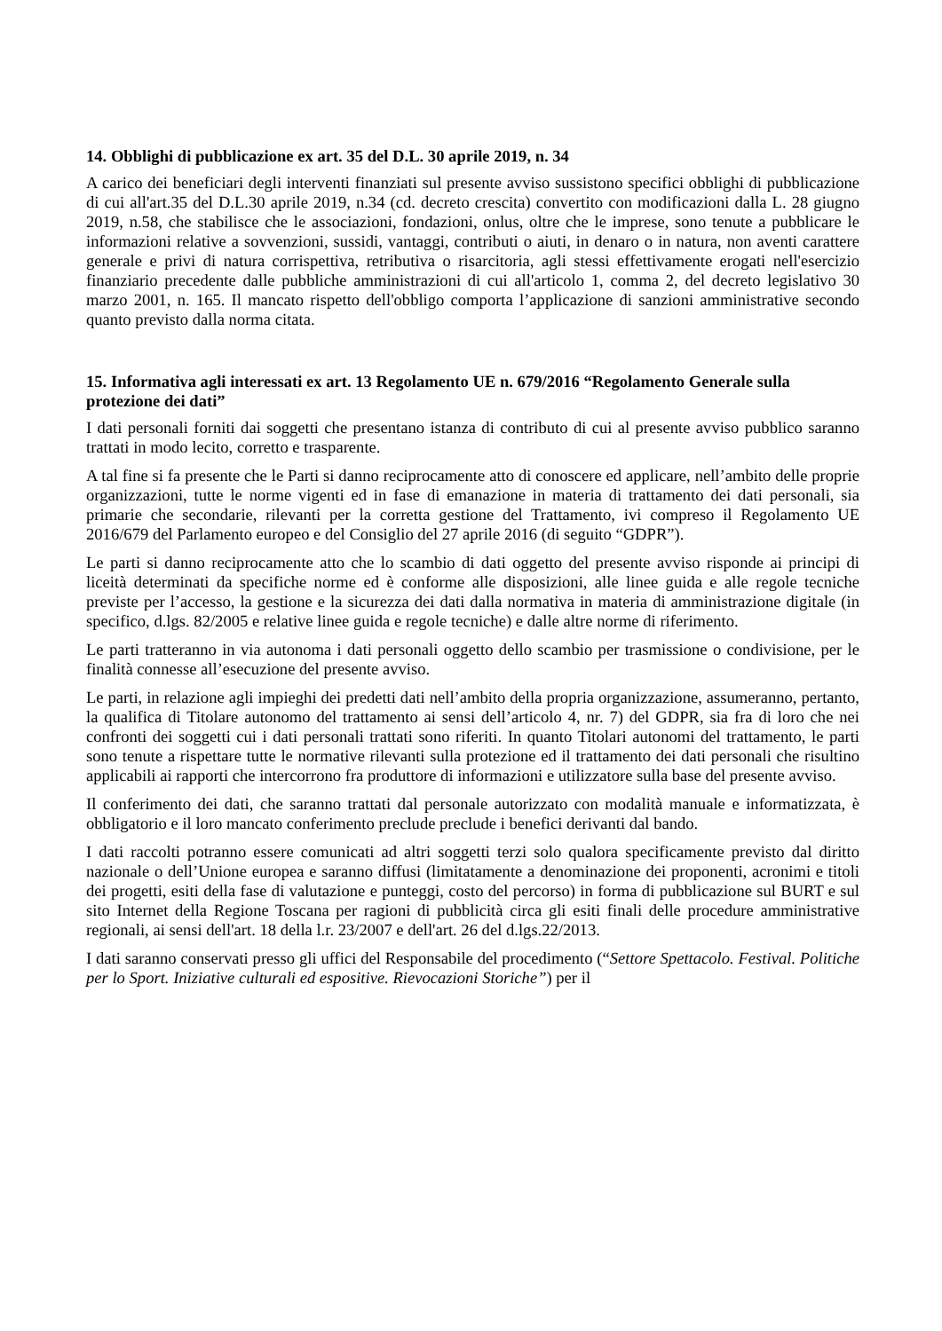14. Obblighi di pubblicazione ex art. 35 del D.L. 30 aprile 2019, n. 34
A carico dei beneficiari degli interventi finanziati sul presente avviso sussistono specifici obblighi di pubblicazione di cui all'art.35 del D.L.30 aprile 2019, n.34 (cd. decreto crescita) convertito con modificazioni dalla L. 28 giugno 2019, n.58, che stabilisce che le associazioni, fondazioni, onlus, oltre che le imprese, sono tenute a pubblicare le informazioni relative a sovvenzioni, sussidi, vantaggi, contributi o aiuti, in denaro o in natura, non aventi carattere generale e privi di natura corrispettiva, retributiva o risarcitoria, agli stessi effettivamente erogati nell'esercizio finanziario precedente dalle pubbliche amministrazioni di cui all'articolo 1, comma 2, del decreto legislativo 30 marzo 2001, n. 165. Il mancato rispetto dell'obbligo comporta l’applicazione di sanzioni amministrative secondo quanto previsto dalla norma citata.
15. Informativa agli interessati ex art. 13 Regolamento UE n. 679/2016 “Regolamento Generale sulla protezione dei dati”
I dati personali forniti dai soggetti che presentano istanza di contributo di cui al presente avviso pubblico saranno trattati in modo lecito, corretto e trasparente.
A tal fine si fa presente che le Parti si danno reciprocamente atto di conoscere ed applicare, nell’ambito delle proprie organizzazioni, tutte le norme vigenti ed in fase di emanazione in materia di trattamento dei dati personali, sia primarie che secondarie, rilevanti per la corretta gestione del Trattamento, ivi compreso il Regolamento UE 2016/679 del Parlamento europeo e del Consiglio del 27 aprile 2016 (di seguito “GDPR”).
Le parti si danno reciprocamente atto che lo scambio di dati oggetto del presente avviso risponde ai principi di liceità determinati da specifiche norme ed è conforme alle disposizioni, alle linee guida e alle regole tecniche previste per l’accesso, la gestione e la sicurezza dei dati dalla normativa in materia di amministrazione digitale (in specifico, d.lgs. 82/2005 e relative linee guida e regole tecniche) e dalle altre norme di riferimento.
Le parti tratteranno in via autonoma i dati personali oggetto dello scambio per trasmissione o condivisione, per le finalità connesse all’esecuzione del presente avviso.
Le parti, in relazione agli impieghi dei predetti dati nell’ambito della propria organizzazione, assumeranno, pertanto, la qualifica di Titolare autonomo del trattamento ai sensi dell’articolo 4, nr. 7) del GDPR, sia fra di loro che nei confronti dei soggetti cui i dati personali trattati sono riferiti. In quanto Titolari autonomi del trattamento, le parti sono tenute a rispettare tutte le normative rilevanti sulla protezione ed il trattamento dei dati personali che risultino applicabili ai rapporti che intercorrono fra produttore di informazioni e utilizzatore sulla base del presente avviso.
Il conferimento dei dati, che saranno trattati dal personale autorizzato con modalità manuale e informatizzata, è obbligatorio e il loro mancato conferimento preclude preclude i benefici derivanti dal bando.
I dati raccolti potranno essere comunicati ad altri soggetti terzi solo qualora specificamente previsto dal diritto nazionale o dell’Unione europea e saranno diffusi (limitatamente a denominazione dei proponenti, acronimi e titoli dei progetti, esiti della fase di valutazione e punteggi, costo del percorso) in forma di pubblicazione sul BURT e sul sito Internet della Regione Toscana per ragioni di pubblicità circa gli esiti finali delle procedure amministrative regionali, ai sensi dell'art. 18 della l.r. 23/2007 e dell'art. 26 del d.lgs.22/2013.
I dati saranno conservati presso gli uffici del Responsabile del procedimento (“Settore Spettacolo. Festival. Politiche per lo Sport. Iniziative culturali ed espositive. Rievocazioni Storiche”) per il